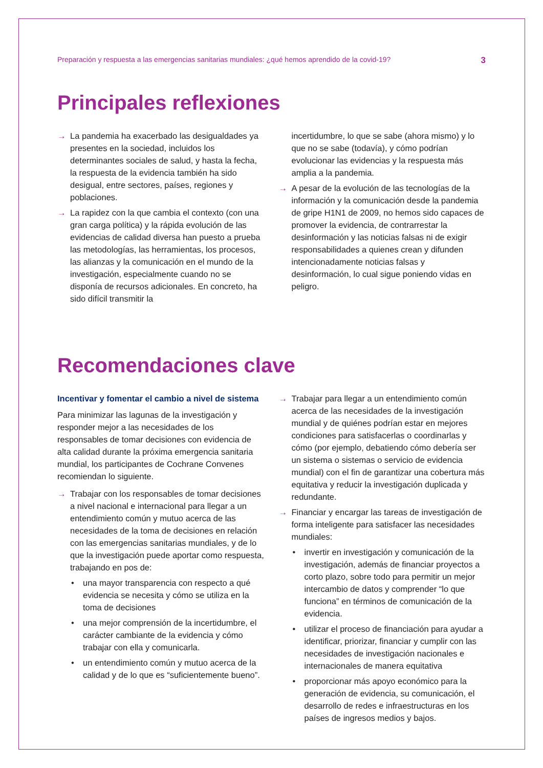Preparación y respuesta a las emergencias sanitarias mundiales: ¿qué hemos aprendido de la covid-19? 3
Principales reflexiones
→ La pandemia ha exacerbado las desigualdades ya presentes en la sociedad, incluidos los determinantes sociales de salud, y hasta la fecha, la respuesta de la evidencia también ha sido desigual, entre sectores, países, regiones y poblaciones.
→ La rapidez con la que cambia el contexto (con una gran carga política) y la rápida evolución de las evidencias de calidad diversa han puesto a prueba las metodologías, las herramientas, los procesos, las alianzas y la comunicación en el mundo de la investigación, especialmente cuando no se disponía de recursos adicionales. En concreto, ha sido difícil transmitir la
incertidumbre, lo que se sabe (ahora mismo) y lo que no se sabe (todavía), y cómo podrían evolucionar las evidencias y la respuesta más amplia a la pandemia.
→ A pesar de la evolución de las tecnologías de la información y la comunicación desde la pandemia de gripe H1N1 de 2009, no hemos sido capaces de promover la evidencia, de contrarrestar la desinformación y las noticias falsas ni de exigir responsabilidades a quienes crean y difunden intencionadamente noticias falsas y desinformación, lo cual sigue poniendo vidas en peligro.
Recomendaciones clave
Incentivar y fomentar el cambio a nivel de sistema
Para minimizar las lagunas de la investigación y responder mejor a las necesidades de los responsables de tomar decisiones con evidencia de alta calidad durante la próxima emergencia sanitaria mundial, los participantes de Cochrane Convenes recomiendan lo siguiente.
→ Trabajar con los responsables de tomar decisiones a nivel nacional e internacional para llegar a un entendimiento común y mutuo acerca de las necesidades de la toma de decisiones en relación con las emergencias sanitarias mundiales, y de lo que la investigación puede aportar como respuesta, trabajando en pos de:
• una mayor transparencia con respecto a qué evidencia se necesita y cómo se utiliza en la toma de decisiones
• una mejor comprensión de la incertidumbre, el carácter cambiante de la evidencia y cómo trabajar con ella y comunicarla.
• un entendimiento común y mutuo acerca de la calidad y de lo que es “suficientemente bueno”.
→ Trabajar para llegar a un entendimiento común acerca de las necesidades de la investigación mundial y de quiénes podrían estar en mejores condiciones para satisfacerlas o coordinarlas y cómo (por ejemplo, debatiendo cómo debería ser un sistema o sistemas o servicio de evidencia mundial) con el fin de garantizar una cobertura más equitativa y reducir la investigación duplicada y redundante.
→ Financiar y encargar las tareas de investigación de forma inteligente para satisfacer las necesidades mundiales:
• invertir en investigación y comunicación de la investigación, además de financiar proyectos a corto plazo, sobre todo para permitir un mejor intercambio de datos y comprender “lo que funciona” en términos de comunicación de la evidencia.
• utilizar el proceso de financiación para ayudar a identificar, priorizar, financiar y cumplir con las necesidades de investigación nacionales e internacionales de manera equitativa
• proporcionar más apoyo económico para la generación de evidencia, su comunicación, el desarrollo de redes e infraestructuras en los países de ingresos medios y bajos.